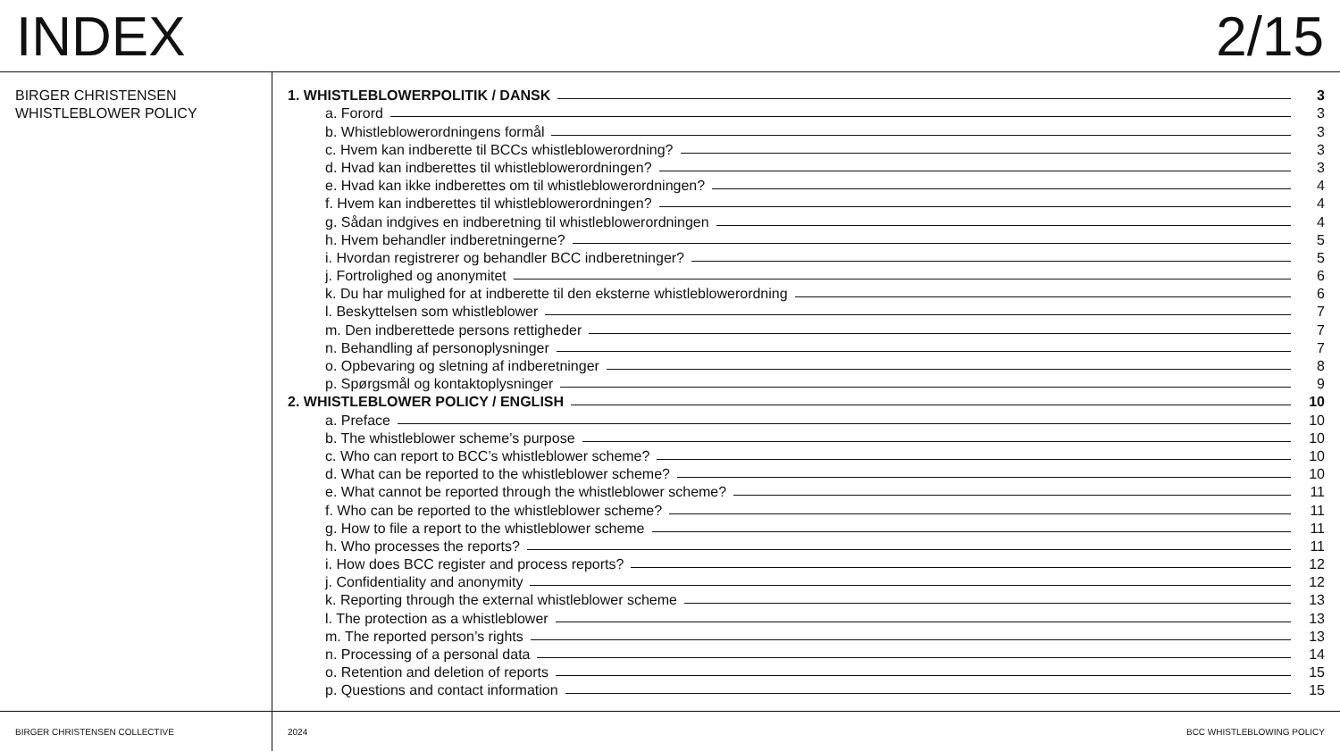INDEX 2/15
BIRGER CHRISTENSEN
WHISTLEBLOWER POLICY
1. WHISTLEBLOWERPOLITIK / DANSK 3
a. Forord 3
b. Whistleblowerordningens formål 3
c. Hvem kan indberette til BCCs whistleblowerordning? 3
d. Hvad kan indberettes til whistleblowerordningen? 3
e. Hvad kan ikke indberettes om til whistleblowerordningen? 4
f. Hvem kan indberettes til whistleblowerordningen? 4
g. Sådan indgives en indberetning til whistleblowerordningen 4
h. Hvem behandler indberetningerne? 5
i. Hvordan registrerer og behandler BCC indberetninger? 5
j. Fortrolighed og anonymitet 6
k. Du har mulighed for at indberette til den eksterne whistleblowerordning 6
l. Beskyttelsen som whistleblower 7
m. Den indberettede persons rettigheder 7
n. Behandling af personoplysninger 7
o. Opbevaring og sletning af indberetninger 8
p. Spørgsmål og kontaktoplysninger 9
2. WHISTLEBLOWER POLICY / ENGLISH 10
a. Preface 10
b. The whistleblower scheme’s purpose 10
c. Who can report to BCC’s whistleblower scheme? 10
d. What can be reported to the whistleblower scheme? 10
e. What cannot be reported through the whistleblower scheme? 11
f. Who can be reported to the whistleblower scheme? 11
g. How to file a report to the whistleblower scheme 11
h. Who processes the reports? 11
i. How does BCC register and process reports? 12
j. Confidentiality and anonymity 12
k. Reporting through the external whistleblower scheme 13
l. The protection as a whistleblower 13
m. The reported person’s rights 13
n. Processing of a personal data 14
o. Retention and deletion of reports 15
p. Questions and contact information 15
BIRGER CHRISTENSEN COLLECTIVE
2024 BCC WHISTLEBLOWING POLICY